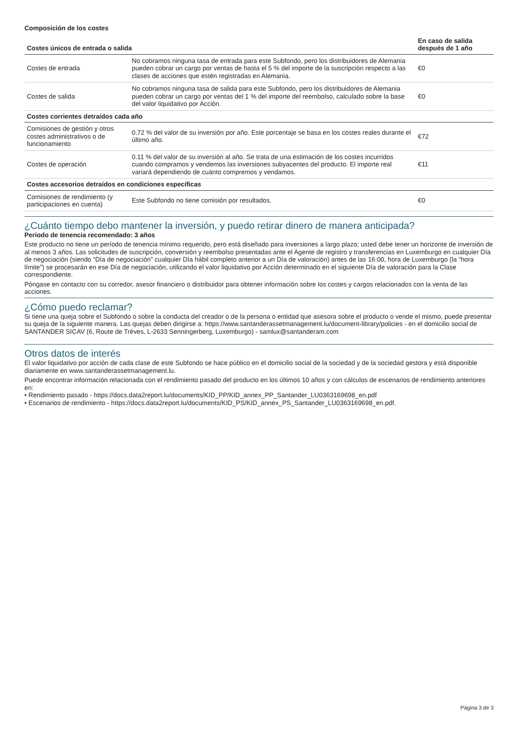Composición de los costes
| Costes únicos de entrada o salida | | En caso de salida después de 1 año |
| --- | --- | --- |
| Costes de entrada | No cobramos ninguna tasa de entrada para este Subfondo, pero los distribuidores de Alemania pueden cobrar un cargo por ventas de hasta el 5 % del importe de la suscripción respecto a las clases de acciones que estén registradas en Alemania. | €0 |
| Costes de salida | No cobramos ninguna tasa de salida para este Subfondo, pero los distribuidores de Alemania pueden cobrar un cargo por ventas del 1 % del importe del reembolso, calculado sobre la base del valor liquidativo por Acción. | €0 |
| Costes corrientes detraídos cada año | | |
| Comisiones de gestión y otros costes administrativos o de funcionamiento | 0.72 % del valor de su inversión por año. Este porcentaje se basa en los costes reales durante el último año. | €72 |
| Costes de operación | 0.11 % del valor de su inversión al año. Se trata de una estimación de los costes incurridos cuando compramos y vendemos las inversiones subyacentes del producto. El importe real variará dependiendo de cuánto compremos y vendamos. | €11 |
| Costes accesorios detraídos en condiciones específicas | | |
| Comisiones de rendimiento (y participaciones en cuenta) | Este Subfondo no tiene comisión por resultados. | €0 |
¿Cuánto tiempo debo mantener la inversión, y puedo retirar dinero de manera anticipada?
Período de tenencia recomendado: 3 años
Este producto no tiene un período de tenencia mínimo requerido, pero está diseñado para inversiones a largo plazo; usted debe tener un horizonte de inversión de al menos 3 años. Las solicitudes de suscripción, conversión y reembolso presentadas ante el Agente de registro y transferencias en Luxemburgo en cualquier Día de negociación (siendo “Día de negociación” cualquier Día hábil completo anterior a un Día de valoración) antes de las 16:00, hora de Luxemburgo (la “hora límite”) se procesarán en ese Día de negociación, utilizando el valor liquidativo por Acción determinado en el siguiente Día de valoración para la Clase correspondiente.
Póngase en contacto con su corredor, asesor financiero o distribuidor para obtener información sobre los costes y cargos relacionados con la venta de las acciones.
¿Cómo puedo reclamar?
Si tiene una queja sobre el Subfondo o sobre la conducta del creador o de la persona o entidad que asesora sobre el producto o vende el mismo, puede presentar su queja de la siguiente manera. Las quejas deben dirigirse a: https://www.santanderassetmanagement.lu/document-library/policies - en el domicilio social de SANTANDER SICAV (6, Route de Trèves, L-2633 Senningerberg, Luxemburgo) - samlux@santanderam.com
Otros datos de interés
El valor liquidativo por acción de cada clase de este Subfondo se hace público en el domicilio social de la sociedad y de la sociedad gestora y está disponible diariamente en www.santanderassetmanagement.lu.
Puede encontrar información relacionada con el rendimiento pasado del producto en los últimos 10 años y con cálculos de escenarios de rendimiento anteriores en:
• Rendimiento pasado - https://docs.data2report.lu/documents/KID_PP/KID_annex_PP_Santander_LU0363169698_en.pdf
• Escenarios de rendimiento - https://docs.data2report.lu/documents/KID_PS/KID_annex_PS_Santander_LU0363169698_en.pdf.
Página 3 de 3